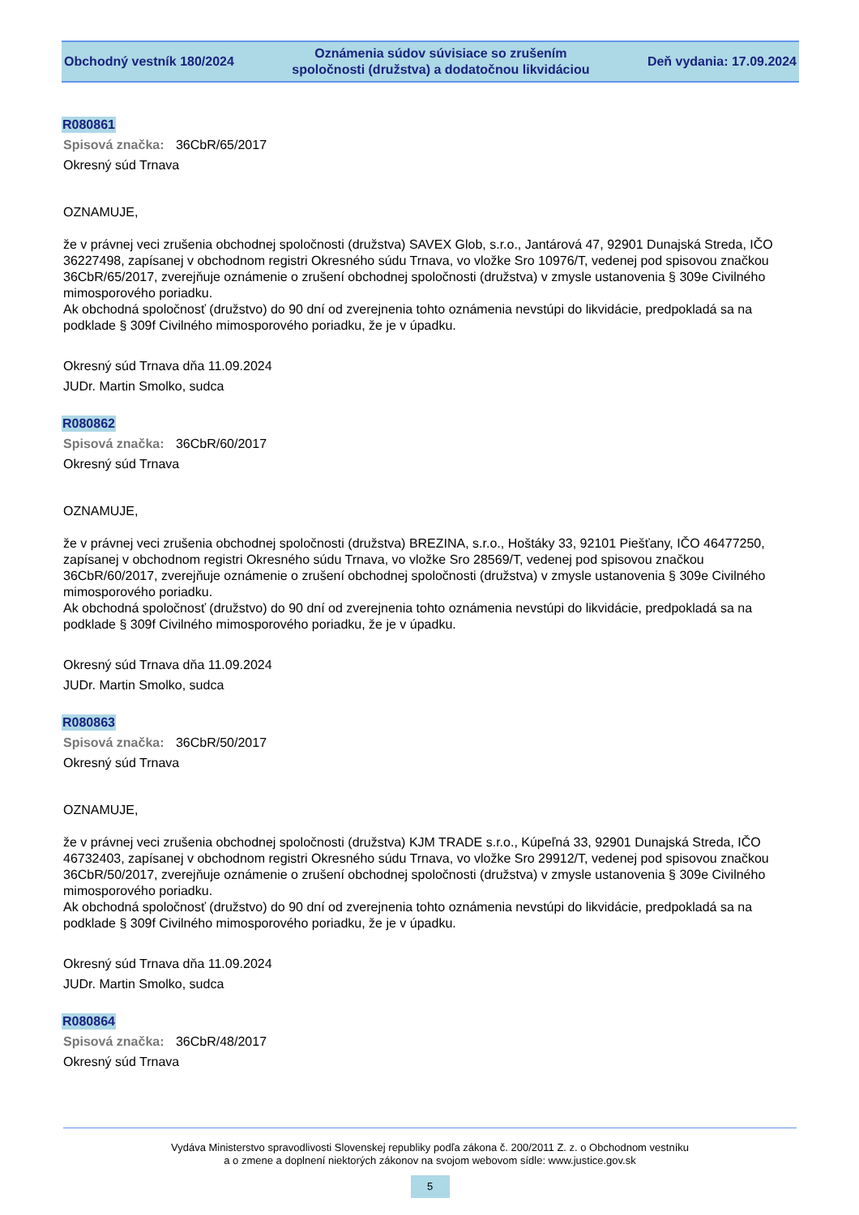Obchodný vestník 180/2024
Oznámenia súdov súvisiace so zrušením
spoločnosti (družstva) a dodatočnou likvidáciou
Deň vydania: 17.09.2024
R080861
Spisová značka: 36CbR/65/2017
Okresný súd Trnava
OZNAMUJE,
že v právnej veci zrušenia obchodnej spoločnosti (družstva) SAVEX Glob, s.r.o., Jantárová 47, 92901 Dunajská Streda, IČO 36227498, zapísanej v obchodnom registri Okresného súdu Trnava, vo vložke Sro 10976/T, vedenej pod spisovou značkou 36CbR/65/2017, zverejňuje oznámenie o zrušení obchodnej spoločnosti (družstva) v zmysle ustanovenia § 309e Civilného mimosporového poriadku.
Ak obchodná spoločnosť (družstvo) do 90 dní od zverejnenia tohto oznámenia nevstúpi do likvidácie, predpokladá sa na podklade § 309f Civilného mimosporového poriadku, že je v úpadku.
Okresný súd Trnava dňa 11.09.2024
JUDr. Martin Smolko, sudca
R080862
Spisová značka: 36CbR/60/2017
Okresný súd Trnava
OZNAMUJE,
že v právnej veci zrušenia obchodnej spoločnosti (družstva) BREZINA, s.r.o., Hoštáky 33, 92101 Piešťany, IČO 46477250, zapísanej v obchodnom registri Okresného súdu Trnava, vo vložke Sro 28569/T, vedenej pod spisovou značkou 36CbR/60/2017, zverejňuje oznámenie o zrušení obchodnej spoločnosti (družstva) v zmysle ustanovenia § 309e Civilného mimosporového poriadku.
Ak obchodná spoločnosť (družstvo) do 90 dní od zverejnenia tohto oznámenia nevstúpi do likvidácie, predpokladá sa na podklade § 309f Civilného mimosporového poriadku, že je v úpadku.
Okresný súd Trnava dňa 11.09.2024
JUDr. Martin Smolko, sudca
R080863
Spisová značka: 36CbR/50/2017
Okresný súd Trnava
OZNAMUJE,
že v právnej veci zrušenia obchodnej spoločnosti (družstva) KJM TRADE s.r.o., Kúpeľná 33, 92901 Dunajská Streda, IČO 46732403, zapísanej v obchodnom registri Okresného súdu Trnava, vo vložke Sro 29912/T, vedenej pod spisovou značkou 36CbR/50/2017, zverejňuje oznámenie o zrušení obchodnej spoločnosti (družstva) v zmysle ustanovenia § 309e Civilného mimosporového poriadku.
Ak obchodná spoločnosť (družstvo) do 90 dní od zverejnenia tohto oznámenia nevstúpi do likvidácie, predpokladá sa na podklade § 309f Civilného mimosporového poriadku, že je v úpadku.
Okresný súd Trnava dňa 11.09.2024
JUDr. Martin Smolko, sudca
R080864
Spisová značka: 36CbR/48/2017
Okresný súd Trnava
Vydáva Ministerstvo spravodlivosti Slovenskej republiky podľa zákona č. 200/2011 Z. z. o Obchodnom vestníku
a o zmene a doplnení niektorých zákonov na svojom webovom sídle: www.justice.gov.sk
5